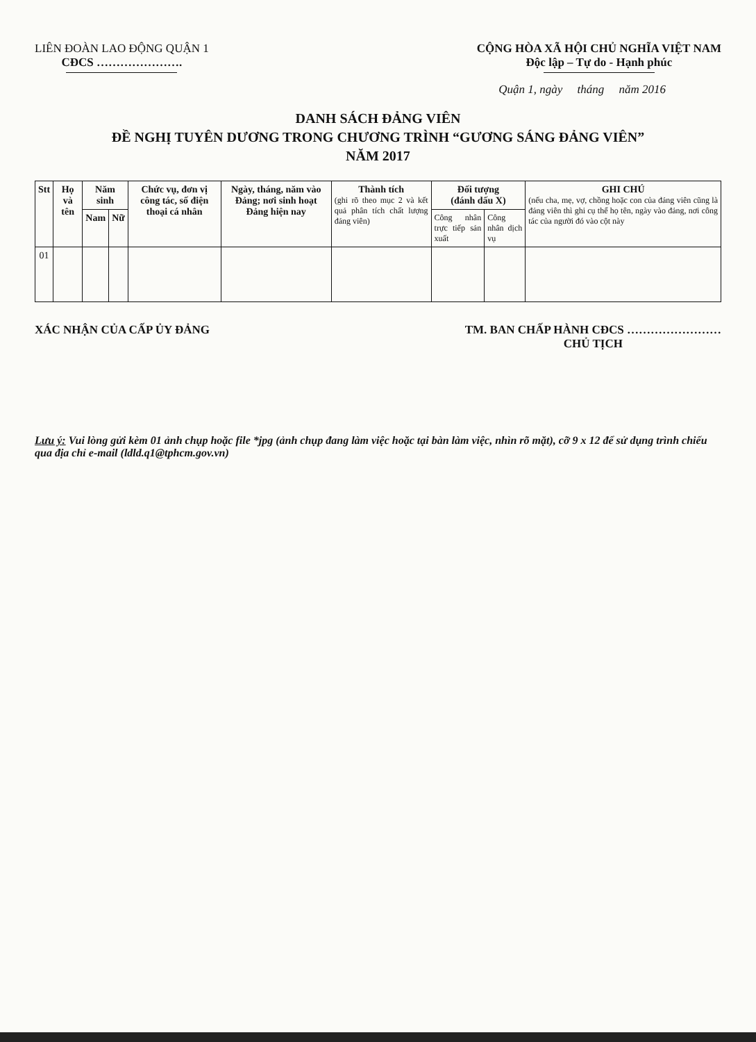LIÊN ĐOÀN LAO ĐỘNG QUẬN 1
CĐCS ………………….
CỘNG HÒA XÃ HỘI CHỦ NGHĨA VIỆT NAM
Độc lập – Tự do - Hạnh phúc
Quận 1, ngày tháng năm 2016
DANH SÁCH ĐẢNG VIÊN
ĐỀ NGHỊ TUYÊN DƯƠNG TRONG CHƯƠNG TRÌNH “GƯƠNG SÁNG ĐẢNG VIÊN”
NĂM 2017
| Stt | Họ và tên | Năm sinh | | Chức vụ, đơn vị công tác, số điện thoại cá nhân | Ngày, tháng, năm vào Đảng; nơi sinh hoạt Đảng hiện nay | Thành tích (ghi rõ theo mục 2 và kết quả phân tích chất lượng đảng viên) | Đối tượng (đánh dấu X) | | GHI CHÚ (nếu cha, mẹ, vợ, chồng hoặc con của đảng viên cũng là đảng viên thì ghi cụ thể họ tên, ngày vào đảng, nơi công tác của người đó vào cột này |
| --- | --- | --- | --- | --- | --- | --- | --- | --- | --- |
| | | Nam | Nữ | | | | Công nhân trực tiếp sản xuất | Công nhân dịch vụ | |
| 01 | | | | | | | | | |
XÁC NHẬN CỦA CẤP ỦY ĐẢNG TM. BAN CHẤP HÀNH CĐCS ……………………
CHỦ TỊCH
Lưu ý: Vui lòng gửi kèm 01 ảnh chụp hoặc file *jpg (ảnh chụp đang làm việc hoặc tại bàn làm việc, nhìn rõ mặt), cỡ 9 x 12 để sử dụng trình chiếu qua địa chỉ e-mail (ldld.q1@tphcm.gov.vn)